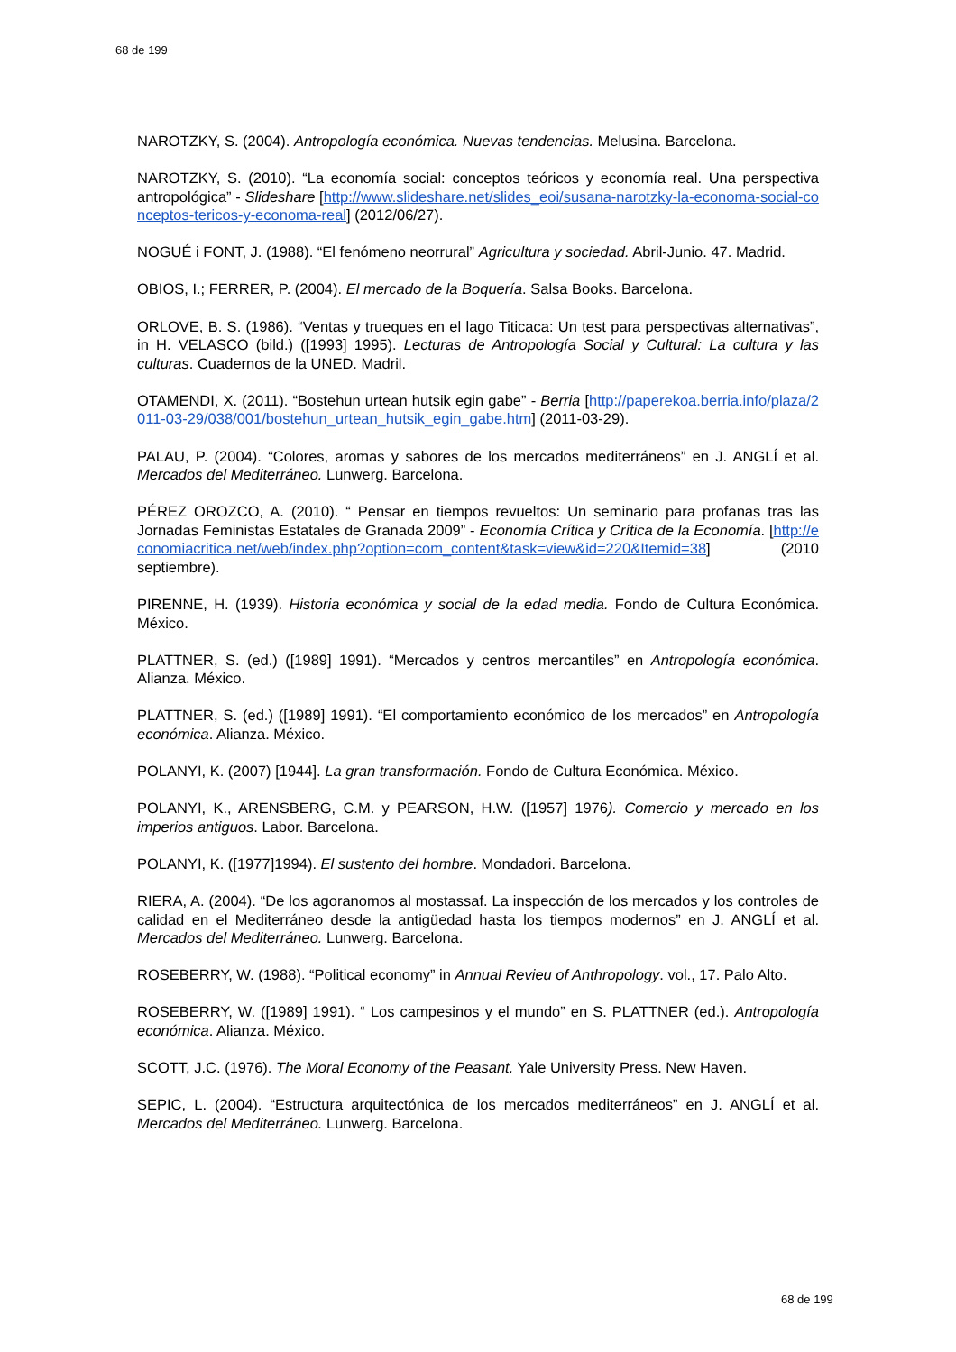68 de 199
NAROTZKY, S. (2004). Antropología económica. Nuevas tendencias. Melusina. Barcelona.
NAROTZKY, S. (2010). “La economía social: conceptos teóricos y economía real. Una perspectiva antropológica” - Slideshare [http://www.slideshare.net/slides_eoi/susana-narotzky-la-economa-social-conceptos-tericos-y-economa-real] (2012/06/27).
NOGUÉ i FONT, J. (1988). “El fenómeno neorrural” Agricultura y sociedad. Abril-Junio. 47. Madrid.
OBIOS, I.; FERRER, P. (2004). El mercado de la Boquería. Salsa Books. Barcelona.
ORLOVE, B. S. (1986). “Ventas y trueques en el lago Titicaca: Un test para perspectivas alternativas”, in H. VELASCO (bild.) ([1993] 1995). Lecturas de Antropología Social y Cultural: La cultura y las culturas. Cuadernos de la UNED. Madril.
OTAMENDI, X. (2011). “Bostehun urtean hutsik egin gabe” - Berria [http://paperekoa.berria.info/plaza/2011-03-29/038/001/bostehun_urtean_hutsik_egin_gabe.htm] (2011-03-29).
PALAU, P. (2004). “Colores, aromas y sabores de los mercados mediterráneos” en J. ANGLÍ et al. Mercados del Mediterráneo. Lunwerg. Barcelona.
PÉREZ OROZCO, A. (2010). “ Pensar en tiempos revueltos: Un seminario para profanas tras las Jornadas Feministas Estatales de Granada 2009” - Economía Crítica y Crítica de la Economía. [http://economiacritica.net/web/index.php?option=com_content&task=view&id=220&Itemid=38] (2010 septiembre).
PIRENNE, H. (1939). Historia económica y social de la edad media. Fondo de Cultura Económica. México.
PLATTNER, S. (ed.) ([1989] 1991). “Mercados y centros mercantiles” en Antropología económica. Alianza. México.
PLATTNER, S. (ed.) ([1989] 1991). “El comportamiento económico de los mercados” en Antropología económica. Alianza. México.
POLANYI, K. (2007) [1944]. La gran transformación. Fondo de Cultura Económica. México.
POLANYI, K., ARENSBERG, C.M. y PEARSON, H.W. ([1957] 1976). Comercio y mercado en los imperios antiguos. Labor. Barcelona.
POLANYI, K. ([1977]1994). El sustento del hombre. Mondadori. Barcelona.
RIERA, A. (2004). “De los agoranomos al mostassaf. La inspección de los mercados y los controles de calidad en el Mediterráneo desde la antigüedad hasta los tiempos modernos” en J. ANGLÍ et al. Mercados del Mediterráneo. Lunwerg. Barcelona.
ROSEBERRY, W. (1988). “Political economy” in Annual Revieu of Anthropology. vol., 17. Palo Alto.
ROSEBERRY, W. ([1989] 1991). “ Los campesinos y el mundo” en S. PLATTNER (ed.). Antropología económica. Alianza. México.
SCOTT, J.C. (1976). The Moral Economy of the Peasant. Yale University Press. New Haven.
SEPIC, L. (2004). “Estructura arquitectónica de los mercados mediterráneos” en J. ANGLÍ et al. Mercados del Mediterráneo. Lunwerg. Barcelona.
68 de 199